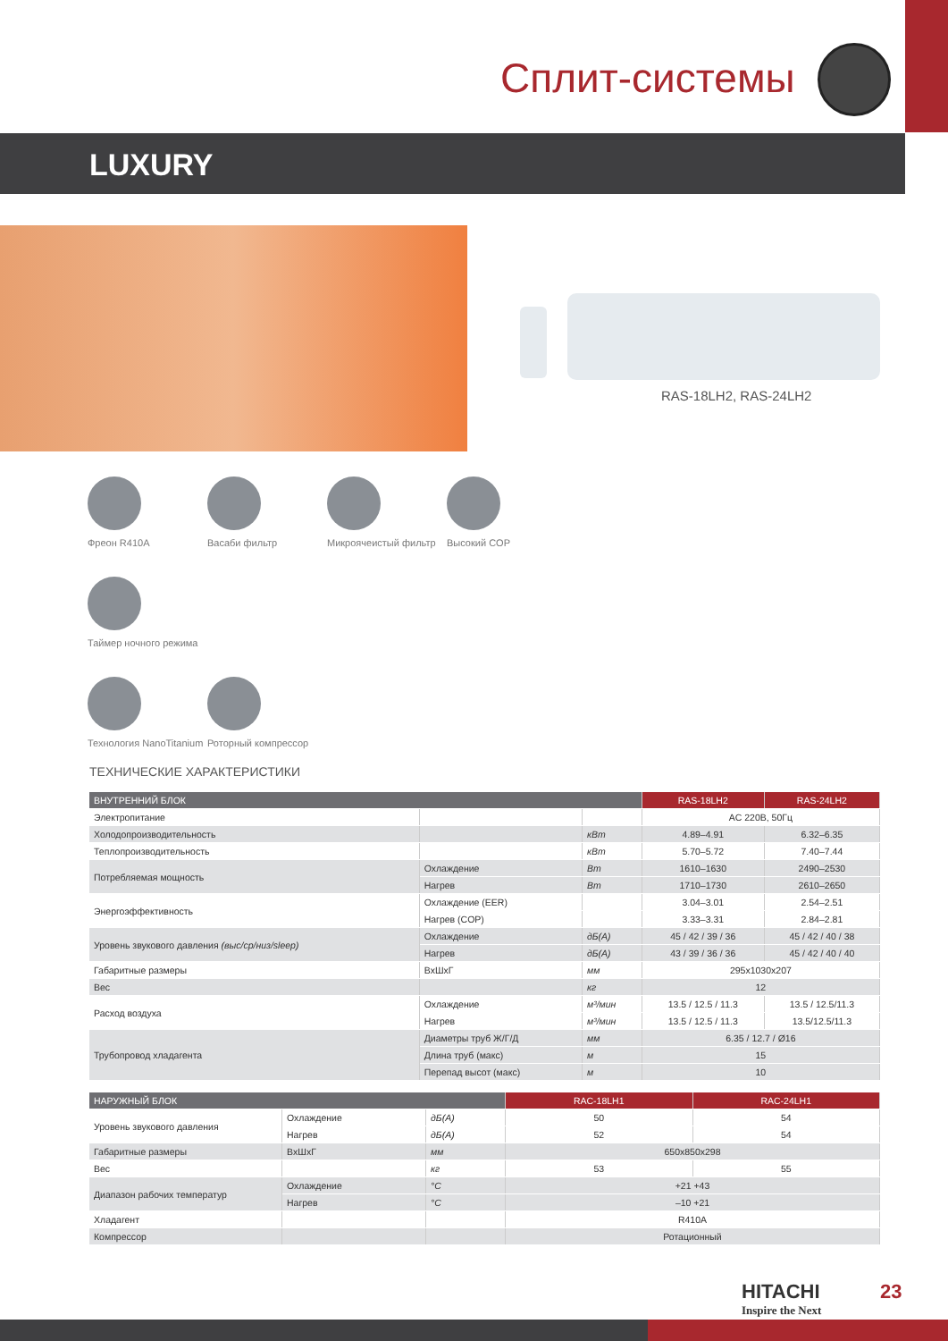Сплит-системы
LUXURY
RAS-18LH2, RAS-24LH2
Фреон R410A
Васаби фильтр
Микроячеистый фильтр
Высокий COP
Таймер ночного режима
Технология NanoTitanium
Роторный компрессор
ТЕХНИЧЕСКИЕ ХАРАКТЕРИСТИКИ
| ВНУТРЕННИЙ БЛОК | | | RAS-18LH2 | RAS-24LH2 |
| --- | --- | --- | --- | --- |
| Электропитание | | | AC 220В, 50Гц | |
| Холодопроизводительность | | кВт | 4.89–4.91 | 6.32–6.35 |
| Теплопроизводительность | | кВт | 5.70–5.72 | 7.40–7.44 |
| Потребляемая мощность | Охлаждение | Вт | 1610–1630 | 2490–2530 |
| | Нагрев | Вт | 1710–1730 | 2610–2650 |
| Энергоэффективность | Охлаждение (EER) | | 3.04–3.01 | 2.54–2.51 |
| | Нагрев (COP) | | 3.33–3.31 | 2.84–2.81 |
| Уровень звукового давления (выс/ср/низ/sleep) | Охлаждение | дБ(А) | 45 / 42 / 39 / 36 | 45 / 42 / 40 / 38 |
| | Нагрев | дБ(А) | 43 / 39 / 36 / 36 | 45 / 42 / 40 / 40 |
| Габаритные размеры | ВxШxГ | мм | 295x1030x207 | |
| Вес | | кг | 12 | |
| Расход воздуха | Охлаждение | м³/мин | 13.5 / 12.5 / 11.3 | 13.5 / 12.5/11.3 |
| | Нагрев | м³/мин | 13.5 / 12.5 / 11.3 | 13.5/12.5/11.3 |
| Трубопровод хладагента | Диаметры труб Ж/Г/Д | мм | 6.35 / 12.7 / Ø16 | |
| | Длина труб (макс) | м | 15 | |
| | Перепад высот (макс) | м | 10 | |
| НАРУЖНЫЙ БЛОК | | | RAC-18LH1 | RAC-24LH1 |
| --- | --- | --- | --- | --- |
| Уровень звукового давления | Охлаждение | дБ(А) | 50 | 54 |
| | Нагрев | дБ(А) | 52 | 54 |
| Габаритные размеры | ВxШxГ | мм | 650x850x298 | |
| Вес | | кг | 53 | 55 |
| Диапазон рабочих температур | Охлаждение | °С | +21 +43 | |
| | Нагрев | °С | –10 +21 | |
| Хладагент | | | R410A | |
| Компрессор | | | Ротационный | |
HITACHI
Inspire the Next
23